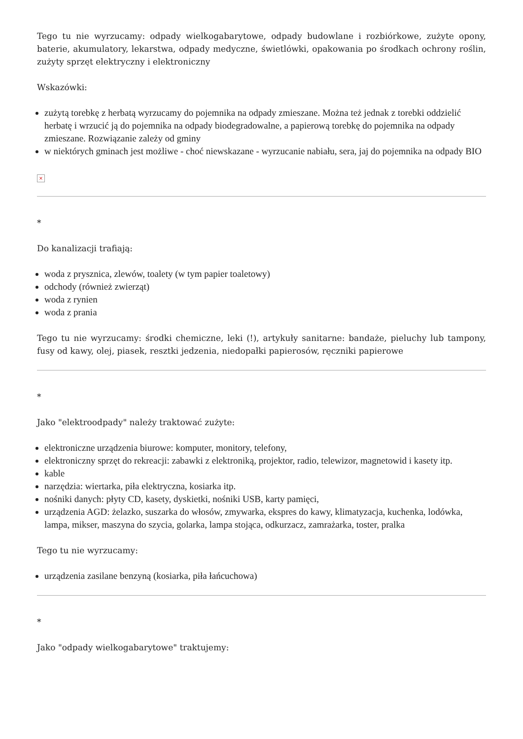Tego tu nie wyrzucamy: odpady wielkogabarytowe, odpady budowlane i rozbiórkowe, zużyte opony, baterie, akumulatory, lekarstwa, odpady medyczne, świetlówki, opakowania po środkach ochrony roślin, zużyty sprzęt elektryczny i elektroniczny
Wskazówki:
zużytą torebkę z herbatą wyrzucamy do pojemnika na odpady zmieszane. Można też jednak z torebki oddzielić herbatę i wrzucić ją do pojemnika na odpady biodegradowalne, a papierową torebkę do pojemnika na odpady zmieszane. Rozwiązanie zależy od gminy
w niektórych gminach jest możliwe - choć niewskazane - wyrzucanie nabiału, sera, jaj do pojemnika na odpady BIO
×
*
Do kanalizacji trafiają:
woda z prysznica, zlewów, toalety (w tym papier toaletowy)
odchody (również zwierząt)
woda z rynien
woda z prania
Tego tu nie wyrzucamy: środki chemiczne, leki (!), artykuły sanitarne: bandaże, pieluchy lub tampony, fusy od kawy, olej, piasek, resztki jedzenia, niedopałki papierosów, ręczniki papierowe
*
Jako "elektroodpady" należy traktować zużyte:
elektroniczne urządzenia biurowe: komputer, monitory, telefony,
elektroniczny sprzęt do rekreacji: zabawki z elektroniką, projektor, radio, telewizor, magnetowid i kasety itp.
kable
narzędzia: wiertarka, piła elektryczna, kosiarka itp.
nośniki danych: płyty CD, kasety, dyskietki, nośniki USB, karty pamięci,
urządzenia AGD: żelazko, suszarka do włosów, zmywarka, ekspres do kawy, klimatyzacja, kuchenka, lodówka, lampa, mikser, maszyna do szycia, golarka, lampa stojąca, odkurzacz, zamrażarka, toster, pralka
Tego tu nie wyrzucamy:
urządzenia zasilane benzyną (kosiarka, piła łańcuchowa)
*
Jako "odpady wielkogabarytowe" traktujemy: